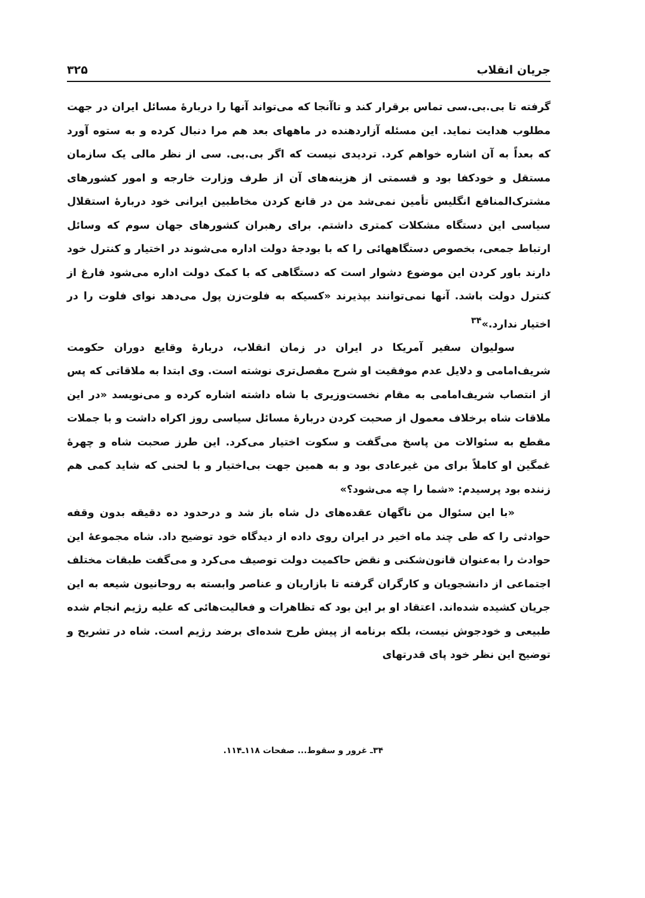جریان انقلاب ۳۲۵
گرفته تا بی.بی.سی تماس برقرار کند و تاآنجا که می‌تواند آنها را دربارهٔ مسائل ایران در جهت مطلوب هدایت نماید. این مسئله آزاردهنده در ماههای بعد هم مرا دنبال کرده و به ستوه آورد که بعداً به آن اشاره خواهم کرد. تردیدی نیست که اگر بی.بی. سی از نظر مالی یک سازمان مستقل و خودکفا بود و قسمتی از هزینه‌های آن از طرف وزارت خارجه و امور کشورهای مشترک‌المنافع انگلیس تأمین نمی‌شد من در قانع کردن مخاطبین ایرانی خود دربارهٔ استقلال سیاسی این دستگاه مشکلات کمتری داشتم. برای رهبران کشورهای جهان سوم که وسائل ارتباط جمعی، بخصوص دستگاههائی را که با بودجهٔ دولت اداره می‌شوند در اختیار و کنترل خود دارند باور کردن این موضوع دشوار است که دستگاهی که با کمک دولت اداره می‌شود فارغ از کنترل دولت باشد. آنها نمی‌توانند بپذیرند «کسیکه به فلوت‌زن پول می‌دهد نوای فلوت را در اختیار ندارد.»<sup>۳۴</sup>
سولیوان سفیر آمریکا در ایران در زمان انقلاب، دربارهٔ وقایع دوران حکومت شریف‌امامی و دلایل عدم موفقیت او شرح مفصل‌تری نوشته است. وی ابتدا به ملاقاتی که پس از انتصاب شریف‌امامی به مقام نخست‌وزیری با شاه داشته اشاره کرده و می‌نویسد «در این ملاقات شاه برخلاف معمول از صحبت کردن دربارهٔ مسائل سیاسی روز اکراه داشت و با جملات مقطع به سئوالات من پاسخ می‌گفت و سکوت اختیار می‌کرد. این طرز صحبت شاه و چهرهٔ غمگین او کاملاً برای من غیرعادی بود و به همین جهت بی‌اختیار و با لحنی که شاید کمی هم زننده بود پرسیدم: «شما را چه می‌شود؟»
«با این سئوال من ناگهان عقده‌های دل شاه باز شد و درحدود ده دقیقه بدون وقفه حوادثی را که طی چند ماه اخیر در ایران روی داده از دیدگاه خود توضیح داد. شاه مجموعهٔ این حوادث را به‌عنوان قانون‌شکنی و نقض حاکمیت دولت توصیف می‌کرد و می‌گفت طبقات مختلف اجتماعی از دانشجویان و کارگران گرفته تا بازاریان و عناصر وابسته به روحانیون شیعه به این جریان کشیده شده‌اند. اعتقاد او بر این بود که تظاهرات و فعالیت‌هائی که علیه رژیم انجام شده طبیعی و خودجوش نیست، بلکه برنامه از پیش طرح شده‌ای برضد رژیم است. شاه در تشریح و توضیح این نظر خود پای قدرتهای
۳۴ـ غرور و سقوط... صفحات ۱۱۸ـ۱۱۴.